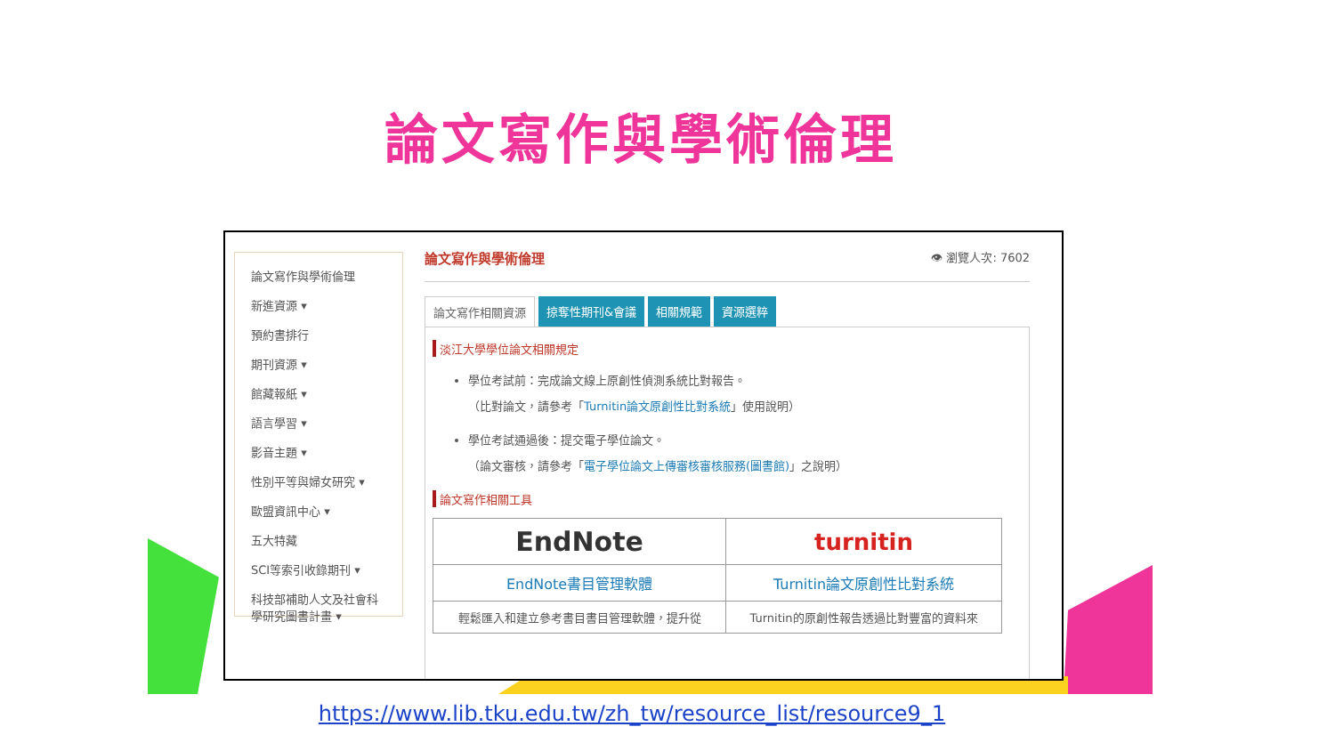論文寫作與學術倫理
論文寫作與學術倫理
新進資源 ▾
預約書排行
期刊資源 ▾
館藏報紙 ▾
語言學習 ▾
影音主題 ▾
性別平等與婦女研究 ▾
歐盟資訊中心 ▾
五大特藏
SCI等索引收錄期刊 ▾
科技部補助人文及社會科學研究圖書計畫 ▾
論文寫作與學術倫理 👁 瀏覽人次: 7602
論文寫作相關資源 掠奪性期刊&會議 相關規範 資源選粹
淡江大學學位論文相關規定
學位考試前：完成論文線上原創性偵測系統比對報告。
（比對論文，請參考「Turnitin論文原創性比對系統」使用說明）
學位考試通過後：提交電子學位論文。
（論文審核，請參考「電子學位論文上傳審核審核服務(圖書館)」之說明）
論文寫作相關工具
| EndNote | turnitin |
| EndNote書目管理軟體 | Turnitin論文原創性比對系統 |
| 輕鬆匯入和建立參考書目書目管理軟體，提升從 | Turnitin的原創性報告透過比對豐富的資料來 |
https://www.lib.tku.edu.tw/zh_tw/resource_list/resource9_1